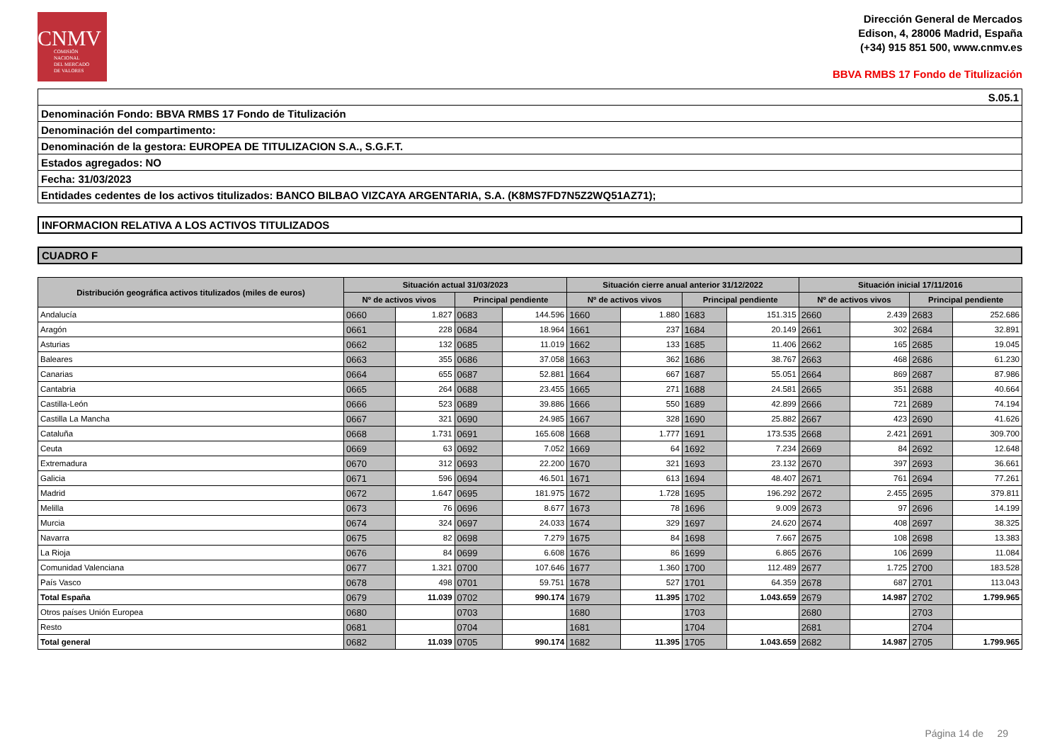CNMV
COMISIÓN
NACIONAL
DEL MERCADO
DE VALORES
Dirección General de Mercados
Edison, 4, 28006 Madrid, España
(+34) 915 851 500, www.cnmv.es
BBVA RMBS 17 Fondo de Titulización
| S.05.1 |
| Denominación Fondo: BBVA RMBS 17 Fondo de Titulización |
| Denominación del compartimento: |
| Denominación de la gestora: EUROPEA DE TITULIZACION S.A., S.G.F.T. |
| Estados agregados: NO |
| Fecha: 31/03/2023 |
| Entidades cedentes de los activos titulizados: BANCO BILBAO VIZCAYA ARGENTARIA, S.A. (K8MS7FD7N5Z2WQ51AZ71); |
INFORMACION RELATIVA A LOS ACTIVOS TITULIZADOS
CUADRO F
| Distribución geográfica activos titulizados (miles de euros) | Situación actual 31/03/2023 | | | | Situación cierre anual anterior 31/12/2022 | | | | Situación inicial 17/11/2016 | | | |
| --- | --- | --- | --- | --- | --- | --- | --- | --- | --- | --- | --- | --- |
| | Nº de activos vivos | | Principal pendiente | | Nº de activos vivos | | Principal pendiente | | Nº de activos vivos | | Principal pendiente | |
| Andalucía | 0660 | 1.827 | 0683 | 144.596 | 1660 | 1.880 | 1683 | 151.315 | 2660 | 2.439 | 2683 | 252.686 |
| Aragón | 0661 | 228 | 0684 | 18.964 | 1661 | 237 | 1684 | 20.149 | 2661 | 302 | 2684 | 32.891 |
| Asturias | 0662 | 132 | 0685 | 11.019 | 1662 | 133 | 1685 | 11.406 | 2662 | 165 | 2685 | 19.045 |
| Baleares | 0663 | 355 | 0686 | 37.058 | 1663 | 362 | 1686 | 38.767 | 2663 | 468 | 2686 | 61.230 |
| Canarias | 0664 | 655 | 0687 | 52.881 | 1664 | 667 | 1687 | 55.051 | 2664 | 869 | 2687 | 87.986 |
| Cantabria | 0665 | 264 | 0688 | 23.455 | 1665 | 271 | 1688 | 24.581 | 2665 | 351 | 2688 | 40.664 |
| Castilla-León | 0666 | 523 | 0689 | 39.886 | 1666 | 550 | 1689 | 42.899 | 2666 | 721 | 2689 | 74.194 |
| Castilla La Mancha | 0667 | 321 | 0690 | 24.985 | 1667 | 328 | 1690 | 25.882 | 2667 | 423 | 2690 | 41.626 |
| Cataluña | 0668 | 1.731 | 0691 | 165.608 | 1668 | 1.777 | 1691 | 173.535 | 2668 | 2.421 | 2691 | 309.700 |
| Ceuta | 0669 | 63 | 0692 | 7.052 | 1669 | 64 | 1692 | 7.234 | 2669 | 84 | 2692 | 12.648 |
| Extremadura | 0670 | 312 | 0693 | 22.200 | 1670 | 321 | 1693 | 23.132 | 2670 | 397 | 2693 | 36.661 |
| Galicia | 0671 | 596 | 0694 | 46.501 | 1671 | 613 | 1694 | 48.407 | 2671 | 761 | 2694 | 77.261 |
| Madrid | 0672 | 1.647 | 0695 | 181.975 | 1672 | 1.728 | 1695 | 196.292 | 2672 | 2.455 | 2695 | 379.811 |
| Melilla | 0673 | 76 | 0696 | 8.677 | 1673 | 78 | 1696 | 9.009 | 2673 | 97 | 2696 | 14.199 |
| Murcia | 0674 | 324 | 0697 | 24.033 | 1674 | 329 | 1697 | 24.620 | 2674 | 408 | 2697 | 38.325 |
| Navarra | 0675 | 82 | 0698 | 7.279 | 1675 | 84 | 1698 | 7.667 | 2675 | 108 | 2698 | 13.383 |
| La Rioja | 0676 | 84 | 0699 | 6.608 | 1676 | 86 | 1699 | 6.865 | 2676 | 106 | 2699 | 11.084 |
| Comunidad Valenciana | 0677 | 1.321 | 0700 | 107.646 | 1677 | 1.360 | 1700 | 112.489 | 2677 | 1.725 | 2700 | 183.528 |
| País Vasco | 0678 | 498 | 0701 | 59.751 | 1678 | 527 | 1701 | 64.359 | 2678 | 687 | 2701 | 113.043 |
| Total España | 0679 | 11.039 | 0702 | 990.174 | 1679 | 11.395 | 1702 | 1.043.659 | 2679 | 14.987 | 2702 | 1.799.965 |
| Otros países Unión Europea | 0680 | | 0703 | | 1680 | | 1703 | | 2680 | | 2703 | |
| Resto | 0681 | | 0704 | | 1681 | | 1704 | | 2681 | | 2704 | |
| Total general | 0682 | 11.039 | 0705 | 990.174 | 1682 | 11.395 | 1705 | 1.043.659 | 2682 | 14.987 | 2705 | 1.799.965 |
Página 14 de 29